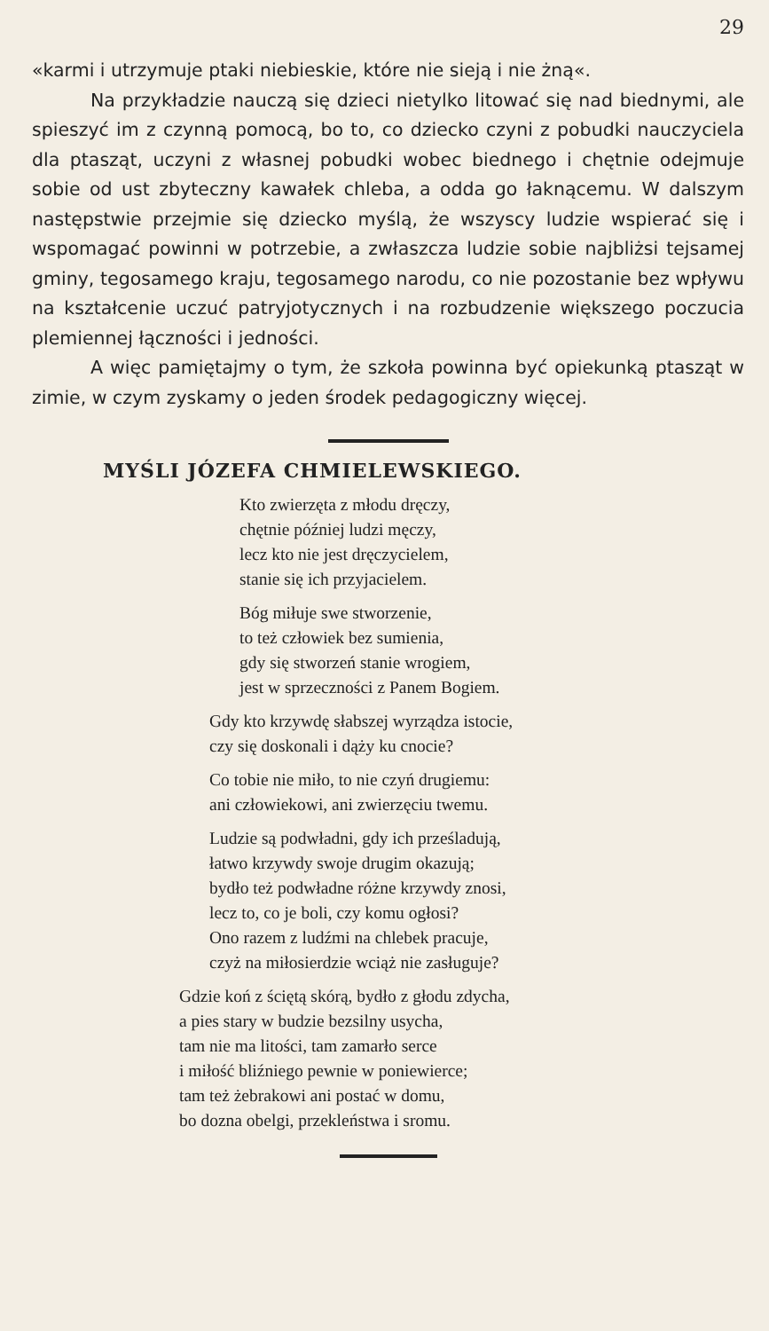29
«karmi i utrzymuje ptaki niebieskie, które nie sieją i nie żną«.
Na przykładzie nauczą się dzieci nietylko litować się nad biednymi, ale spieszyć im z czynną pomocą, bo to, co dziecko czyni z pobudki nauczyciela dla ptasząt, uczyni z własnej pobudki wobec biednego i chętnie odejmuje sobie od ust zbyteczny kawałek chleba, a odda go łaknącemu. W dalszym następstwie przejmie się dziecko myślą, że wszyscy ludzie wspierać się i wspomagać powinni w potrzebie, a zwłaszcza ludzie sobie najbliżsi tejsamej gminy, tegosamego kraju, tegosamego narodu, co nie pozostanie bez wpływu na kształcenie uczuć patryjotycznych i na rozbudzenie większego poczucia plemiennej łączności i jedności.
A więc pamiętajmy o tym, że szkoła powinna być opiekunką ptasząt w zimie, w czym zyskamy o jeden środek pedagogiczny więcej.
MYŚLI JÓZEFA CHMIELEWSKIEGO.
Kto zwierzęta z młodu dręczy,
chętnie później ludzi męczy,
lecz kto nie jest dręczycielem,
stanie się ich przyjacielem.
Bóg miłuje swe stworzenie,
to też człowiek bez sumienia,
gdy się stworzeń stanie wrogiem,
jest w sprzeczności z Panem Bogiem.
Gdy kto krzywdę słabszej wyrządza istocie,
czy się doskonali i dąży ku cnocie?
Co tobie nie miło, to nie czyń drugiemu:
ani człowiekowi, ani zwierzęciu twemu.
Ludzie są podwładni, gdy ich prześladują,
łatwo krzywdy swoje drugim okazują;
bydło też podwładne różne krzywdy znosi,
lecz to, co je boli, czy komu ogłosi?
Ono razem z ludźmi na chlebek pracuje,
czyż na miłosierdzie wciąż nie zasługuje?
Gdzie koń z ściętą skórą, bydło z głodu zdycha,
a pies stary w budzie bezsilny usycha,
tam nie ma litości, tam zamarło serce
i miłość bliźniego pewnie w poniewierce;
tam też żebrakowi ani postać w domu,
bo dozna obelgi, przekleństwa i sromu.